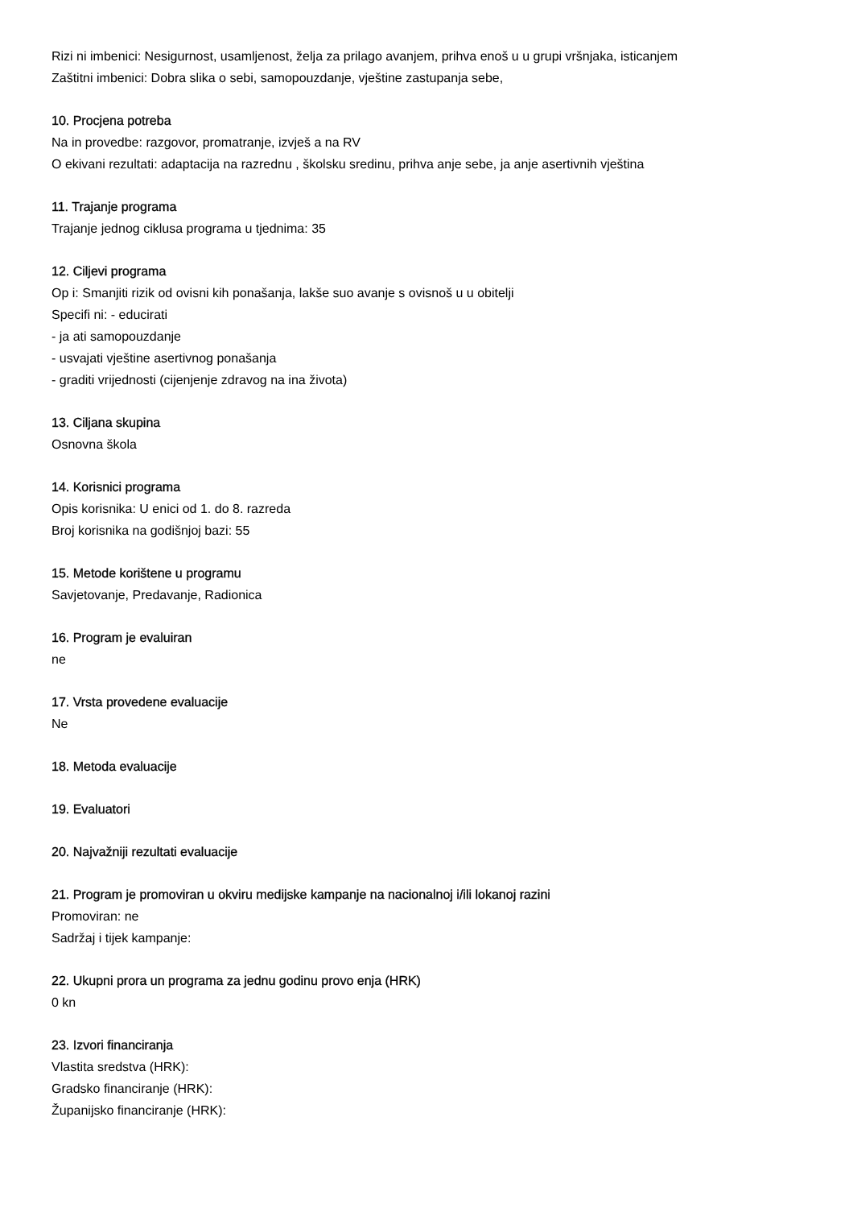Rizi ni imbenici: Nesigurnost, usamljenost, želja za prilago avanjem, prihva enoš u u grupi vršnjaka, isticanjem
Zaštitni imbenici: Dobra slika o sebi, samopouzdanje, vještine zastupanja sebe,
10. Procjena potreba
Na in provedbe: razgovor, promatranje, izvješ a na RV
O ekivani rezultati: adaptacija na razrednu , školsku sredinu, prihva anje sebe, ja anje asertivnih vještina
11. Trajanje programa
Trajanje jednog ciklusa programa u tjednima: 35
12. Ciljevi programa
Op i: Smanjiti rizik od ovisni kih ponašanja, lakše suo avanje s ovisnoš u u obitelji
Specifi ni: - educirati
- ja ati samopouzdanje
- usvajati vještine asertivnog ponašanja
- graditi vrijednosti (cijenjenje zdravog na ina života)
13. Ciljana skupina
Osnovna škola
14. Korisnici programa
Opis korisnika: U enici od 1. do 8. razreda
Broj korisnika na godišnjoj bazi: 55
15. Metode korištene u programu
Savjetovanje, Predavanje, Radionica
16. Program je evaluiran
ne
17. Vrsta provedene evaluacije
Ne
18. Metoda evaluacije
19. Evaluatori
20. Najvažniji rezultati evaluacije
21. Program je promoviran u okviru medijske kampanje na nacionalnoj i/ili lokanoj razini
Promoviran: ne
Sadržaj i tijek kampanje:
22. Ukupni prora un programa za jednu godinu provo enja (HRK)
0 kn
23. Izvori financiranja
Vlastita sredstva (HRK):
Gradsko financiranje (HRK):
Županijsko financiranje (HRK):